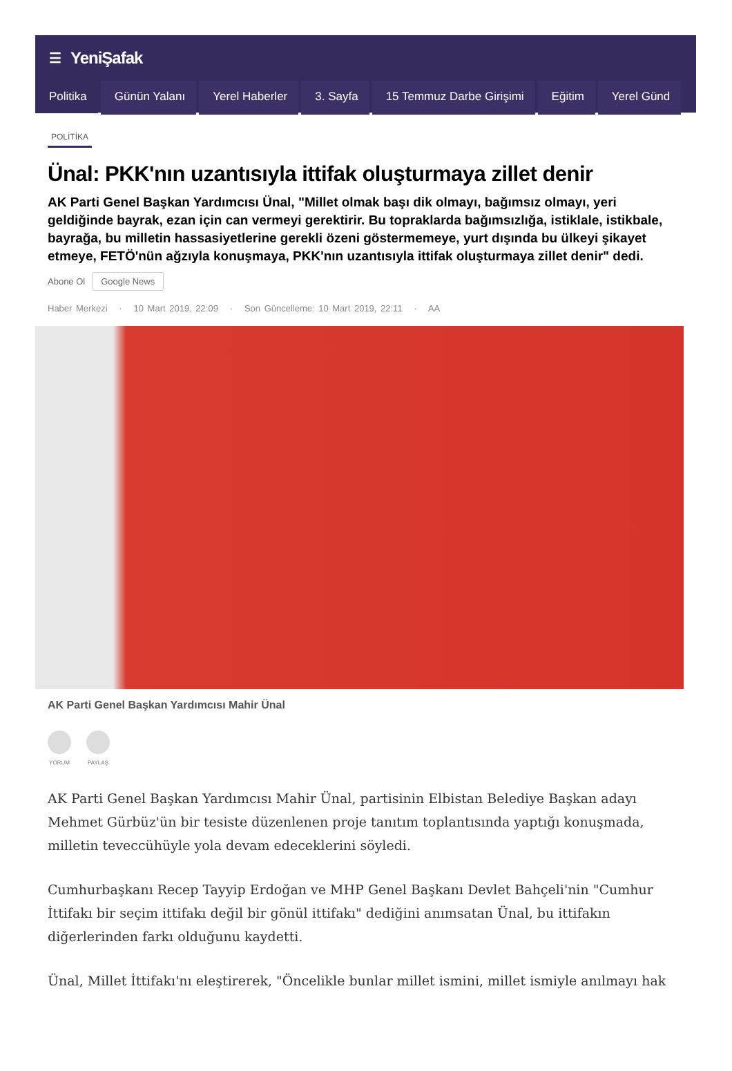☰ YeniŞafak
Politika Günün Yalanı Yerel Haberler 3. Sayfa 15 Temmuz Darbe Girişimi Eğitim Yerel Günd
POLİTİKA
Ünal: PKK'nın uzantısıyla ittifak oluşturmaya zillet denir
AK Parti Genel Başkan Yardımcısı Ünal, "Millet olmak başı dik olmayı, bağımsız olmayı, yeri geldiğinde bayrak, ezan için can vermeyi gerektirir. Bu topraklarda bağımsızlığa, istiklale, istikbale, bayrağa, bu milletin hassasiyetlerine gerekli özeni göstermemeye, yurt dışında bu ülkeyi şikayet etmeye, FETÖ'nün ağzıyla konuşmaya, PKK'nın uzantısıyla ittifak oluşturmaya zillet denir" dedi.
Abone Ol Google News
Haber Merkezi · 10 Mart 2019, 22:09 · Son Güncelleme: 10 Mart 2019, 22:11 · AA
AK Parti Genel Başkan Yardımcısı Mahir Ünal
YORUM PAYLAŞ
AK Parti Genel Başkan Yardımcısı Mahir Ünal, partisinin Elbistan Belediye Başkan adayı Mehmet Gürbüz'ün bir tesiste düzenlenen proje tanıtım toplantısında yaptığı konuşmada, milletin teveccühüyle yola devam edeceklerini söyledi.
Cumhurbaşkanı Recep Tayyip Erdoğan ve MHP Genel Başkanı Devlet Bahçeli'nin "Cumhur İttifakı bir seçim ittifakı değil bir gönül ittifakı" dediğini anımsatan Ünal, bu ittifakın diğerlerinden farkı olduğunu kaydetti.
Ünal, Millet İttifakı'nı eleştirerek, "Öncelikle bunlar millet ismini, millet ismiyle anılmayı hak